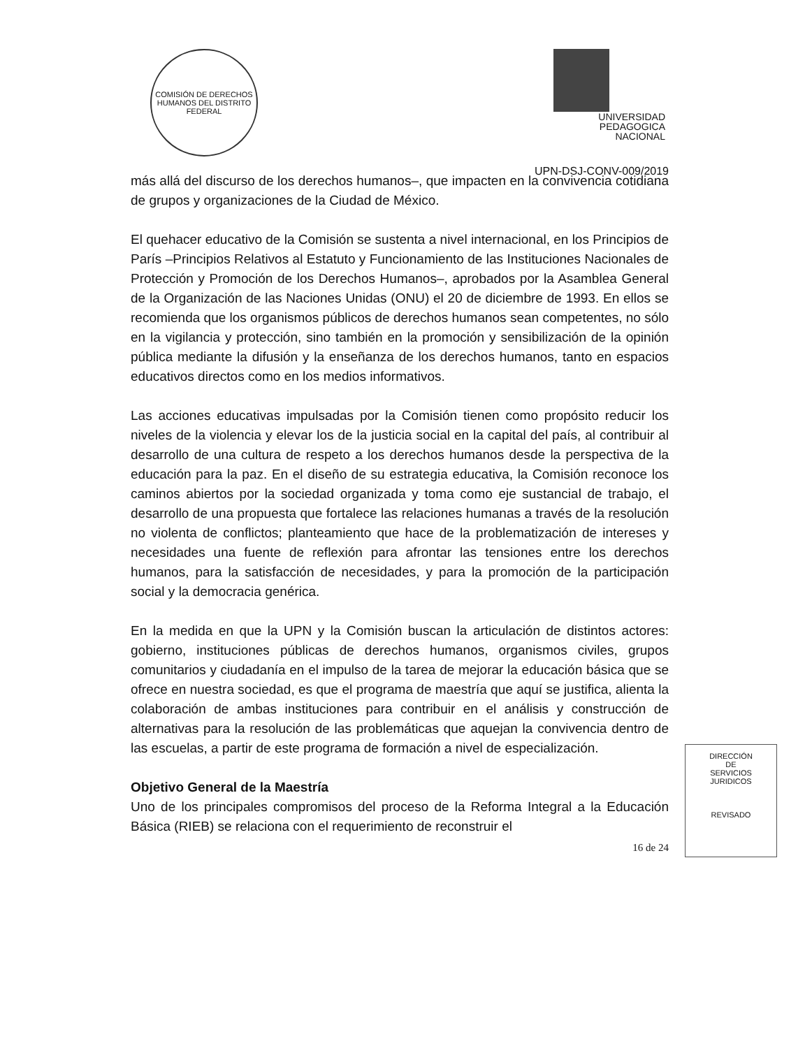COMISIÓN DE DERECHOS HUMANOS DEL DISTRITO FEDERAL
UNIVERSIDAD
PEDAGOGICA
NACIONAL
UPN-DSJ-CONV-009/2019
más allá del discurso de los derechos humanos–, que impacten en la convivencia cotidiana de grupos y organizaciones de la Ciudad de México.
El quehacer educativo de la Comisión se sustenta a nivel internacional, en los Principios de París –Principios Relativos al Estatuto y Funcionamiento de las Instituciones Nacionales de Protección y Promoción de los Derechos Humanos–, aprobados por la Asamblea General de la Organización de las Naciones Unidas (ONU) el 20 de diciembre de 1993. En ellos se recomienda que los organismos públicos de derechos humanos sean competentes, no sólo en la vigilancia y protección, sino también en la promoción y sensibilización de la opinión pública mediante la difusión y la enseñanza de los derechos humanos, tanto en espacios educativos directos como en los medios informativos.
Las acciones educativas impulsadas por la Comisión tienen como propósito reducir los niveles de la violencia y elevar los de la justicia social en la capital del país, al contribuir al desarrollo de una cultura de respeto a los derechos humanos desde la perspectiva de la educación para la paz. En el diseño de su estrategia educativa, la Comisión reconoce los caminos abiertos por la sociedad organizada y toma como eje sustancial de trabajo, el desarrollo de una propuesta que fortalece las relaciones humanas a través de la resolución no violenta de conflictos; planteamiento que hace de la problematización de intereses y necesidades una fuente de reflexión para afrontar las tensiones entre los derechos humanos, para la satisfacción de necesidades, y para la promoción de la participación social y la democracia genérica.
En la medida en que la UPN y la Comisión buscan la articulación de distintos actores: gobierno, instituciones públicas de derechos humanos, organismos civiles, grupos comunitarios y ciudadanía en el impulso de la tarea de mejorar la educación básica que se ofrece en nuestra sociedad, es que el programa de maestría que aquí se justifica, alienta la colaboración de ambas instituciones para contribuir en el análisis y construcción de alternativas para la resolución de las problemáticas que aquejan la convivencia dentro de las escuelas, a partir de este programa de formación a nivel de especialización.
Objetivo General de la Maestría
Uno de los principales compromisos del proceso de la Reforma Integral a la Educación Básica (RIEB) se relaciona con el requerimiento de reconstruir el
16 de 24
DIRECCIÓN
DE
SERVICIOS
JURIDICOS
REVISADO